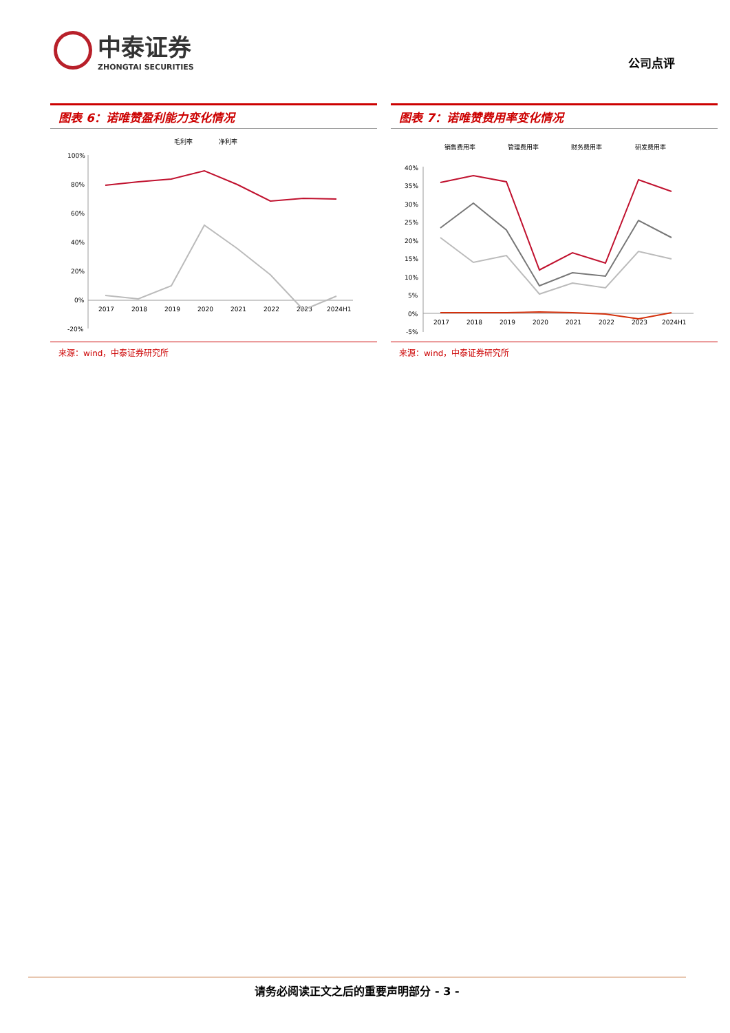中泰证券
ZHONGTAI SECURITIES
公司点评
图表 6：诺唯赞盈利能力变化情况
毛利率
净利率
100%
80%
60%
40%
20%
0%
-20%
2017
2018
2019
2020
2021
2022
2023
2024H1
来源：wind，中泰证券研究所
图表 7：诺唯赞费用率变化情况
销售费用率
管理费用率
财务费用率
研发费用率
40%
35%
30%
25%
20%
15%
10%
5%
0%
-5%
2017
2018
2019
2020
2021
2022
2023
2024H1
来源：wind，中泰证券研究所
请务必阅读正文之后的重要声明部分 - 3 -